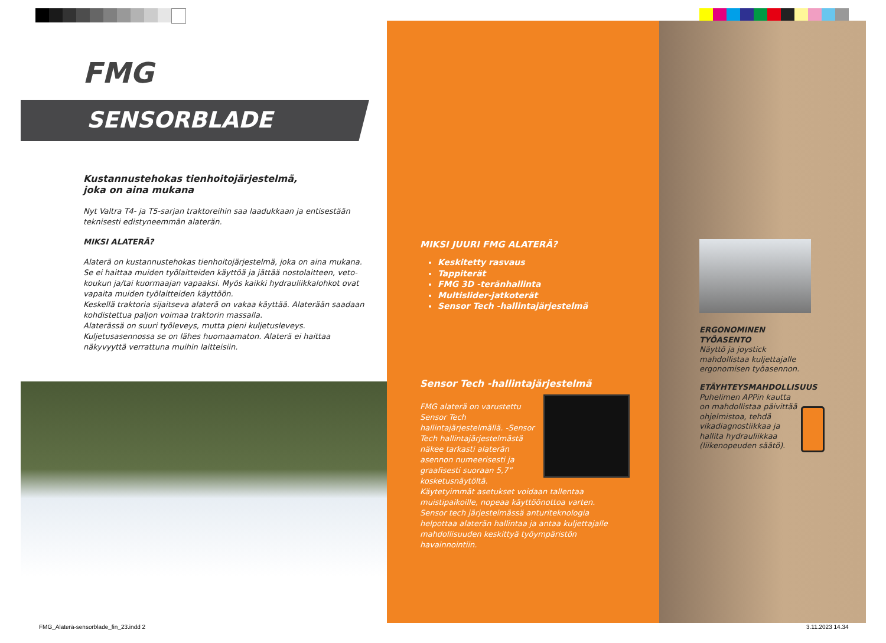FMG
SENSORBLADE
Kustannustehokas tienhoitojärjestelmä,
joka on aina mukana
Nyt Valtra T4- ja T5-sarjan traktoreihin saa laadukkaan ja entisestään teknisesti edistyneemmän alaterän.
MIKSI ALATERÄ?
Alaterä on kustannustehokas tienhoitojärjestelmä, joka on aina mukana. Se ei haittaa muiden työlaitteiden käyttöä ja jättää nostolaitteen, veto-koukun ja/tai kuormaajan vapaaksi. Myös kaikki hydrauliikkalohkot ovat vapaita muiden työlaitteiden käyttöön.
Keskellä traktoria sijaitseva alaterä on vakaa käyttää. Alaterään saadaan kohdistettua paljon voimaa traktorin massalla.
Alaterässä on suuri työleveys, mutta pieni kuljetusleveys. Kuljetusasennossa se on lähes huomaamaton. Alaterä ei haittaa näkyvyyttä verrattuna muihin laitteisiin.
MIKSI JUURI FMG ALATERÄ?
Keskitetty rasvaus
Tappiterät
FMG 3D -teränhallinta
Multislider-jatkoterät
Sensor Tech -hallintajärjestelmä
Sensor Tech -hallintajärjestelmä
FMG alaterä on varustettu Sensor Tech hallintajärjestelmällä. -Sensor Tech hallintajärjestelmästä näkee tarkasti alaterän asennon numeerisesti ja graafisesti suoraan 5,7” kosketusnäytöltä.
Käytetyimmät asetukset voidaan tallentaa muistipaikoille, nopeaa käyttöönottoa varten. Sensor tech järjestelmässä anturiteknologia helpottaa alaterän hallintaa ja antaa kuljettajalle mahdollisuuden keskittyä työympäristön havainnointiin.
ERGONOMINEN TYÖASENTO
Näyttö ja joystick mahdollistaa kuljettajalle ergonomisen työasennon.
ETÄYHTEYSMAHDOLLISUUS
Puhelimen APPin kautta on mahdollistaa päivittää ohjelmistoa, tehdä vikadiagnostiikkaa ja hallita hydrauliikkaa (liikenopeuden säätö).
FMG_Alaterä-sensorblade_fin_23.indd 2
3.11.2023 14.34